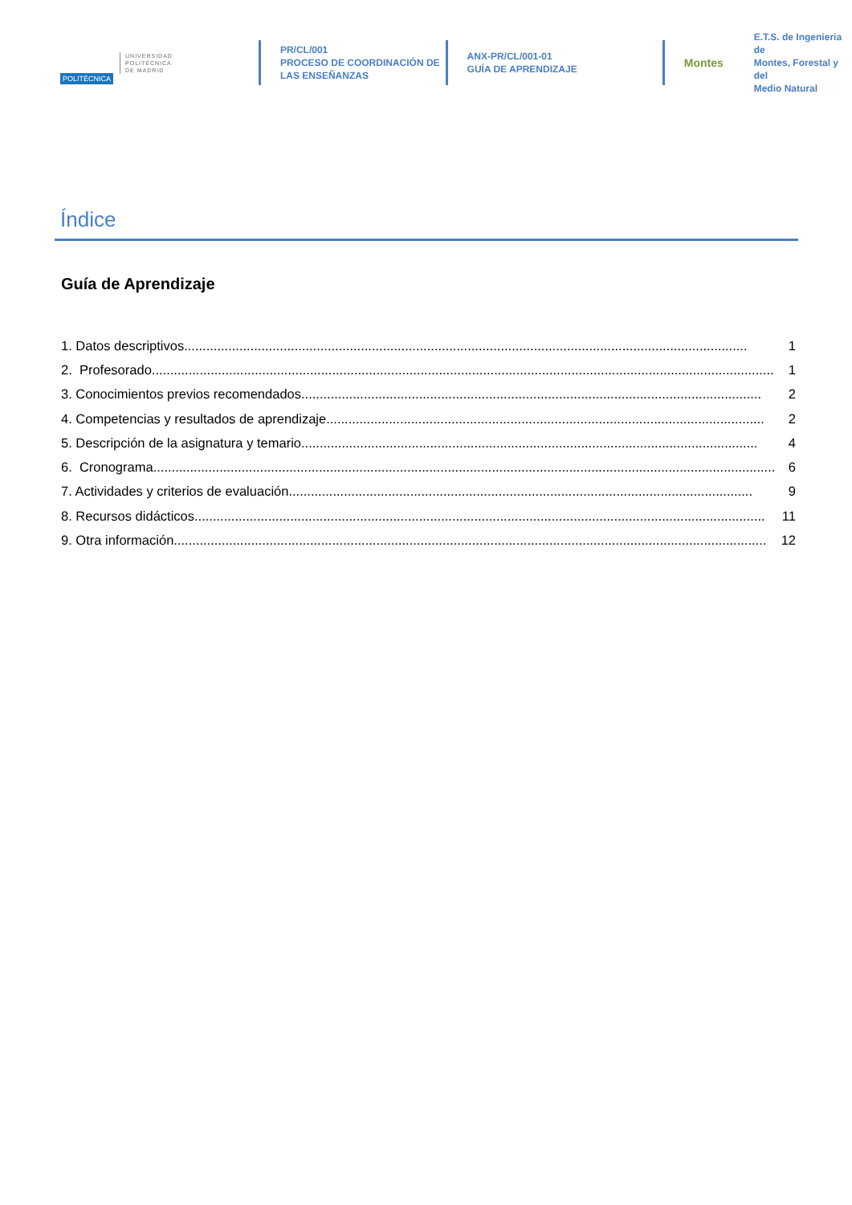POLITÉCNICA UNIVERSIDAD
POLITÉCNICA
DE MADRID
PR/CL/001
PROCESO DE COORDINACIÓN DE
LAS ENSEÑANZAS
ANX-PR/CL/001-01
GUÍA DE APRENDIZAJE
Montes E.T.S. de Ingenieria de
Montes, Forestal y del
Medio Natural
Índice
Guía de Aprendizaje
1. Datos descriptivos......................................................................................................................................................... 1
2. Profesorado......................................................................................................................................................................... 1
3. Conocimientos previos recomendados............................................................................................................................. 2
4. Competencias y resultados de aprendizaje....................................................................................................................... 2
5. Descripción de la asignatura y temario............................................................................................................................ 4
6. Cronograma......................................................................................................................................................................... 6
7. Actividades y criterios de evaluación.............................................................................................................................. 9
8. Recursos didácticos........................................................................................................................................................... 11
9. Otra información................................................................................................................................................................. 12